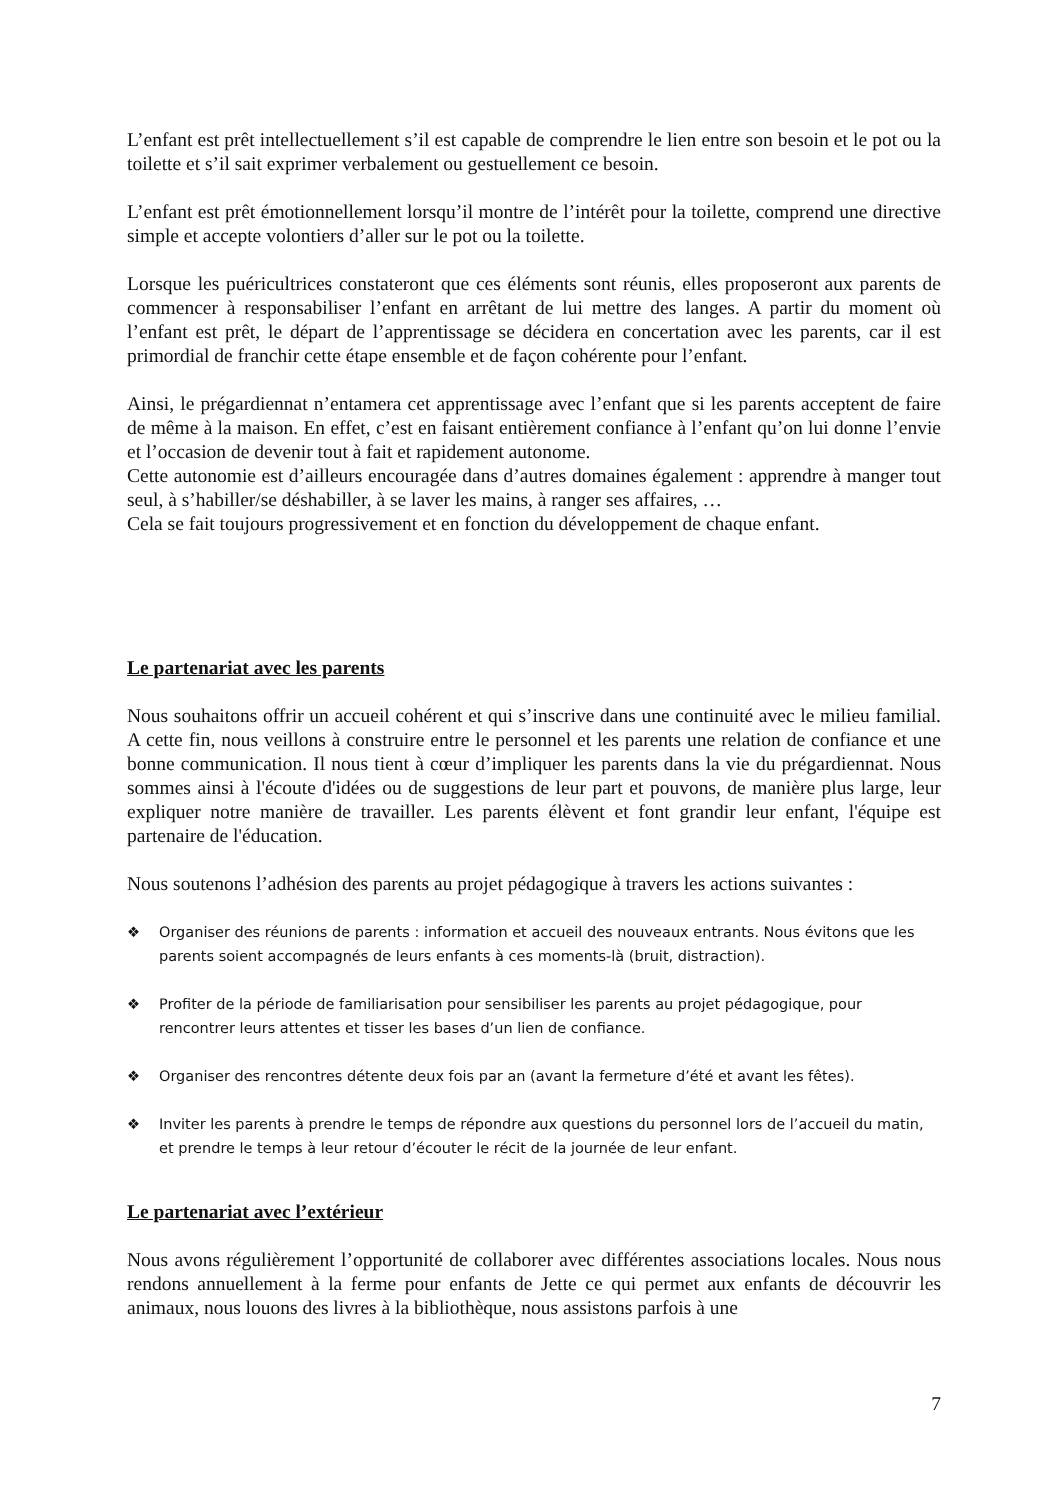L’enfant est prêt intellectuellement s’il est capable de comprendre le lien entre son besoin et le pot ou la toilette et s’il sait exprimer verbalement ou gestuellement ce besoin.
L’enfant est prêt émotionnellement lorsqu’il montre de l’intérêt pour la toilette, comprend une directive simple et accepte volontiers d’aller sur le pot ou la toilette.
Lorsque les puéricultrices constateront que ces éléments sont réunis, elles proposeront aux parents de commencer à responsabiliser l’enfant en arrêtant de lui mettre des langes. A partir du moment où l’enfant est prêt, le départ de l’apprentissage se décidera en concertation avec les parents, car il est primordial de franchir cette étape ensemble et de façon cohérente pour l’enfant.
Ainsi, le prégardiennat n’entamera cet apprentissage avec l’enfant que si les parents acceptent de faire de même à la maison. En effet, c’est en faisant entièrement confiance à l’enfant qu’on lui donne l’envie et l’occasion de devenir tout à fait et rapidement autonome.
Cette autonomie est d’ailleurs encouragée dans d’autres domaines également : apprendre à manger tout seul, à s’habiller/se déshabiller, à se laver les mains, à ranger ses affaires, …
Cela se fait toujours progressivement et en fonction du développement de chaque enfant.
Le partenariat avec les parents
Nous souhaitons offrir un accueil cohérent et qui s’inscrive dans une continuité avec le milieu familial. A cette fin, nous veillons à construire entre le personnel et les parents une relation de confiance et une bonne communication. Il nous tient à cœur d’impliquer les parents dans la vie du prégardiennat. Nous sommes ainsi à l'écoute d'idées ou de suggestions de leur part et pouvons, de manière plus large, leur expliquer notre manière de travailler. Les parents élèvent et font grandir leur enfant, l'équipe est partenaire de l'éducation.
Nous soutenons l’adhésion des parents au projet pédagogique à travers les actions suivantes :
❖ Organiser des réunions de parents : information et accueil des nouveaux entrants. Nous évitons que les parents soient accompagnés de leurs enfants à ces moments-là (bruit, distraction).
❖ Profiter de la période de familiarisation pour sensibiliser les parents au projet pédagogique, pour rencontrer leurs attentes et tisser les bases d’un lien de confiance.
❖ Organiser des rencontres détente deux fois par an (avant la fermeture d’été et avant les fêtes).
❖ Inviter les parents à prendre le temps de répondre aux questions du personnel lors de l’accueil du matin, et prendre le temps à leur retour d’écouter le récit de la journée de leur enfant.
Le partenariat avec l’extérieur
Nous avons régulièrement l’opportunité de collaborer avec différentes associations locales. Nous nous rendons annuellement à la ferme pour enfants de Jette ce qui permet aux enfants de découvrir les animaux, nous louons des livres à la bibliothèque, nous assistons parfois à une
7